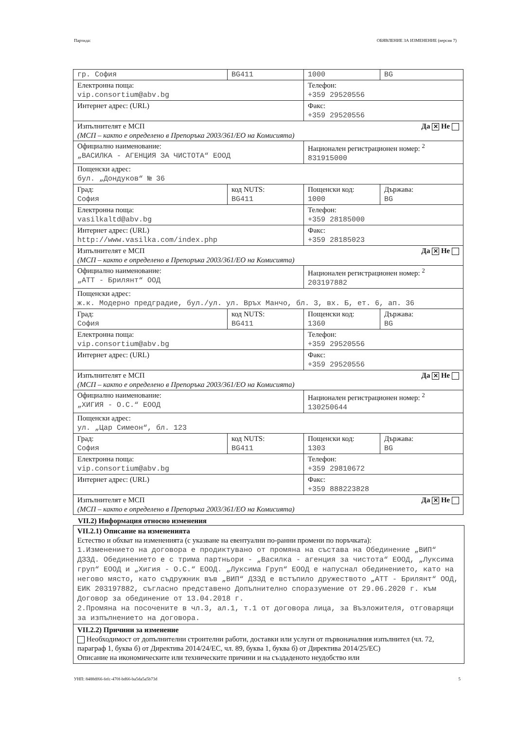Партида: ОБЯВЛЕНИЕ ЗА ИЗМЕНЕНИЕ (версия 7)
| гр. София | BG411 | 1000 | BG |
| Електронна поща: vip.consortium@abv.bg | | Телефон: +359 29520556 | |
| Интернет адрес: (URL) | | Факс: +359 29520556 | |
| Да ✕ Не Изпълнителят е МСП (МСП – както е определено в Препоръка 2003/361/ЕО на Комисията) | | | |
| Официално наименование: „ВАСИЛКА - АГЕНЦИЯ ЗА ЧИСТОТА“ ЕООД | | Национален регистрационен номер: <sup>2</sup> 831915000 | |
| Пощенски адрес: бул. „Дондуков“ № 36 | | | |
| Град: София | код NUTS: BG411 | Пощенски код: 1000 | Държава: BG |
| Електронна поща: vasilkaltd@abv.bg | | Телефон: +359 28185000 | |
| Интернет адрес: (URL) http://www.vasilka.com/index.php | | Факс: +359 28185023 | |
| Да ✕ Не Изпълнителят е МСП (МСП – както е определено в Препоръка 2003/361/ЕО на Комисията) | | | |
| Официално наименование: „АТТ - Брилянт“ ООД | | Национален регистрационен номер: <sup>2</sup> 203197882 | |
| Пощенски адрес: ж.к. Модерно предградие, бул./ул. ул. Връх Манчо, бл. 3, вх. Б, ет. 6, ап. 36 | | | |
| Град: София | код NUTS: BG411 | Пощенски код: 1360 | Държава: BG |
| Електронна поща: vip.consortium@abv.bg | | Телефон: +359 29520556 | |
| Интернет адрес: (URL) | | Факс: +359 29520556 | |
| Да ✕ Не Изпълнителят е МСП (МСП – както е определено в Препоръка 2003/361/ЕО на Комисията) | | | |
| Официално наименование: „ХИГИЯ - О.С.“ ЕООД | | Национален регистрационен номер: <sup>2</sup> 130250644 | |
| Пощенски адрес: ул. „Цар Симеон“, бл. 123 | | | |
| Град: София | код NUTS: BG411 | Пощенски код: 1303 | Държава: BG |
| Електронна поща: vip.consortium@abv.bg | | Телефон: +359 29810672 | |
| Интернет адрес: (URL) | | Факс: +359 888223828 | |
| Да ✕ Не Изпълнителят е МСП (МСП – както е определено в Препоръка 2003/361/ЕО на Комисията) | | | |
VII.2) Информация относно изменения
VII.2.1) Описание на измененията
Естество и обхват на измененията (с указване на евентуални по-ранни промени по поръчката):
1.Изменението на договора е продиктувано от промяна на състава на Обединение „ВИП“ ДЗЗД. Обединението е с трима партньори - „Василка - агенция за чистота“ ЕООД, „Луксима груп“ ЕООД и „Хигия - О.С.“ ЕООД. „Луксима Груп“ ЕООД е напуснал обединението, като на негово място, като съдружник във „ВИП“ ДЗЗД е встъпило дружеството „АТТ - Брилянт“ ООД, ЕИК 203197882, съгласно представено Допълнително споразумение от 29.06.2020 г. към Договор за обединение от 13.04.2018 г.
2.Промяна на посочените в чл.3, ал.1, т.1 от договора лица, за Възложителя, отговарящи за изпълнението на договора.
VII.2.2) Причини за изменение
Необходимост от допълнителни строителни работи, доставки или услуги от първоначалния изпълнител (чл. 72, параграф 1, буква б) от Директива 2014/24/ЕС, чл. 89, буква 1, буква б) от Директива 2014/25/ЕС)
Описание на икономическите или техническите причини и на създаденото неудобство или
УНП: 8488df66-fefc-470f-bd66-ba5da5a5b73d 5